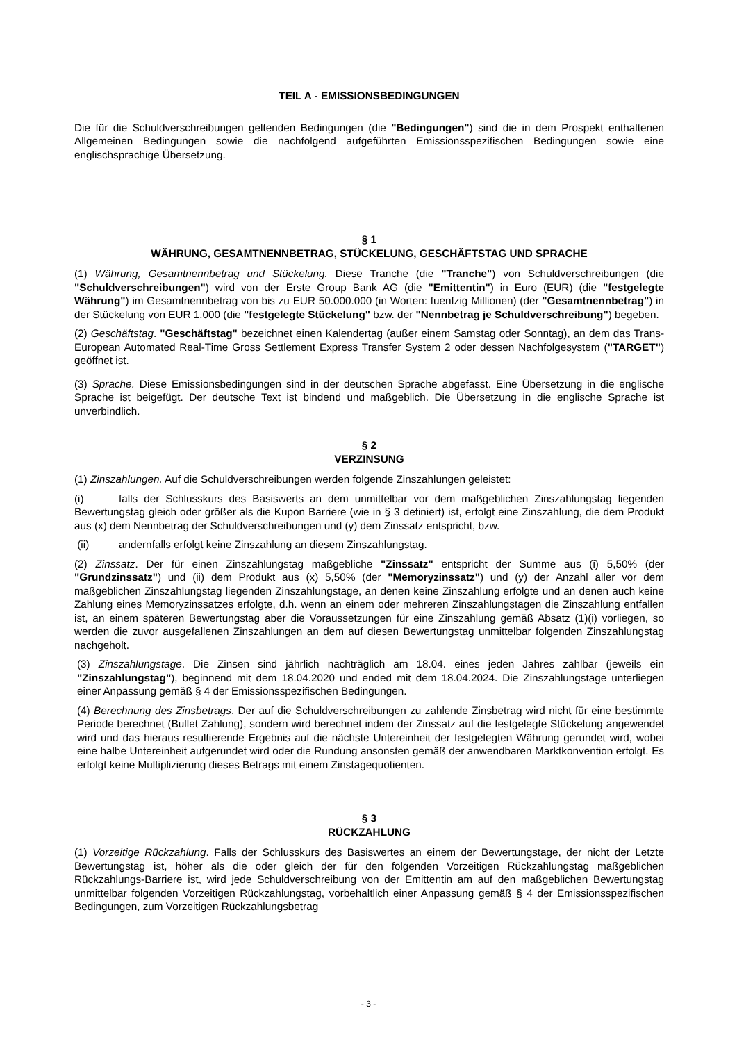TEIL A - EMISSIONSBEDINGUNGEN
Die für die Schuldverschreibungen geltenden Bedingungen (die "Bedingungen") sind die in dem Prospekt enthaltenen Allgemeinen Bedingungen sowie die nachfolgend aufgeführten Emissionsspezifischen Bedingungen sowie eine englischsprachige Übersetzung.
§ 1
WÄHRUNG, GESAMTNENNBETRAG, STÜCKELUNG, GESCHÄFTSTAG UND SPRACHE
(1) Währung, Gesamtnennbetrag und Stückelung. Diese Tranche (die "Tranche") von Schuldverschreibungen (die "Schuldverschreibungen") wird von der Erste Group Bank AG (die "Emittentin") in Euro (EUR) (die "festgelegte Währung") im Gesamtnennbetrag von bis zu EUR 50.000.000 (in Worten: fuenfzig Millionen) (der "Gesamtnennbetrag") in der Stückelung von EUR 1.000 (die "festgelegte Stückelung" bzw. der "Nennbetrag je Schuldverschreibung") begeben.
(2) Geschäftstag. "Geschäftstag" bezeichnet einen Kalendertag (außer einem Samstag oder Sonntag), an dem das Trans-European Automated Real-Time Gross Settlement Express Transfer System 2 oder dessen Nachfolgesystem ("TARGET") geöffnet ist.
(3) Sprache. Diese Emissionsbedingungen sind in der deutschen Sprache abgefasst. Eine Übersetzung in die englische Sprache ist beigefügt. Der deutsche Text ist bindend und maßgeblich. Die Übersetzung in die englische Sprache ist unverbindlich.
§ 2
VERZINSUNG
(1) Zinszahlungen. Auf die Schuldverschreibungen werden folgende Zinszahlungen geleistet:
(i) falls der Schlusskurs des Basiswerts an dem unmittelbar vor dem maßgeblichen Zinszahlungstag liegenden Bewertungstag gleich oder größer als die Kupon Barriere (wie in § 3 definiert) ist, erfolgt eine Zinszahlung, die dem Produkt aus (x) dem Nennbetrag der Schuldverschreibungen und (y) dem Zinssatz entspricht, bzw.
(ii) andernfalls erfolgt keine Zinszahlung an diesem Zinszahlungstag.
(2) Zinssatz. Der für einen Zinszahlungstag maßgebliche "Zinssatz" entspricht der Summe aus (i) 5,50% (der "Grundzinssatz") und (ii) dem Produkt aus (x) 5,50% (der "Memoryzinssatz") und (y) der Anzahl aller vor dem maßgeblichen Zinszahlungstag liegenden Zinszahlungstage, an denen keine Zinszahlung erfolgte und an denen auch keine Zahlung eines Memoryzinssatzes erfolgte, d.h. wenn an einem oder mehreren Zinszahlungstagen die Zinszahlung entfallen ist, an einem späteren Bewertungstag aber die Voraussetzungen für eine Zinszahlung gemäß Absatz (1)(i) vorliegen, so werden die zuvor ausgefallenen Zinszahlungen an dem auf diesen Bewertungstag unmittelbar folgenden Zinszahlungstag nachgeholt.
(3) Zinszahlungstage. Die Zinsen sind jährlich nachträglich am 18.04. eines jeden Jahres zahlbar (jeweils ein "Zinszahlungstag"), beginnend mit dem 18.04.2020 und ended mit dem 18.04.2024. Die Zinszahlungstage unterliegen einer Anpassung gemäß § 4 der Emissionsspezifischen Bedingungen.
(4) Berechnung des Zinsbetrags. Der auf die Schuldverschreibungen zu zahlende Zinsbetrag wird nicht für eine bestimmte Periode berechnet (Bullet Zahlung), sondern wird berechnet indem der Zinssatz auf die festgelegte Stückelung angewendet wird und das hieraus resultierende Ergebnis auf die nächste Untereinheit der festgelegten Währung gerundet wird, wobei eine halbe Untereinheit aufgerundet wird oder die Rundung ansonsten gemäß der anwendbaren Marktkonvention erfolgt. Es erfolgt keine Multiplizierung dieses Betrags mit einem Zinstagequotienten.
§ 3
RÜCKZAHLUNG
(1) Vorzeitige Rückzahlung. Falls der Schlusskurs des Basiswertes an einem der Bewertungstage, der nicht der Letzte Bewertungstag ist, höher als die oder gleich der für den folgenden Vorzeitigen Rückzahlungstag maßgeblichen Rückzahlungs-Barriere ist, wird jede Schuldverschreibung von der Emittentin am auf den maßgeblichen Bewertungstag unmittelbar folgenden Vorzeitigen Rückzahlungstag, vorbehaltlich einer Anpassung gemäß § 4 der Emissionsspezifischen Bedingungen, zum Vorzeitigen Rückzahlungsbetrag
- 3 -